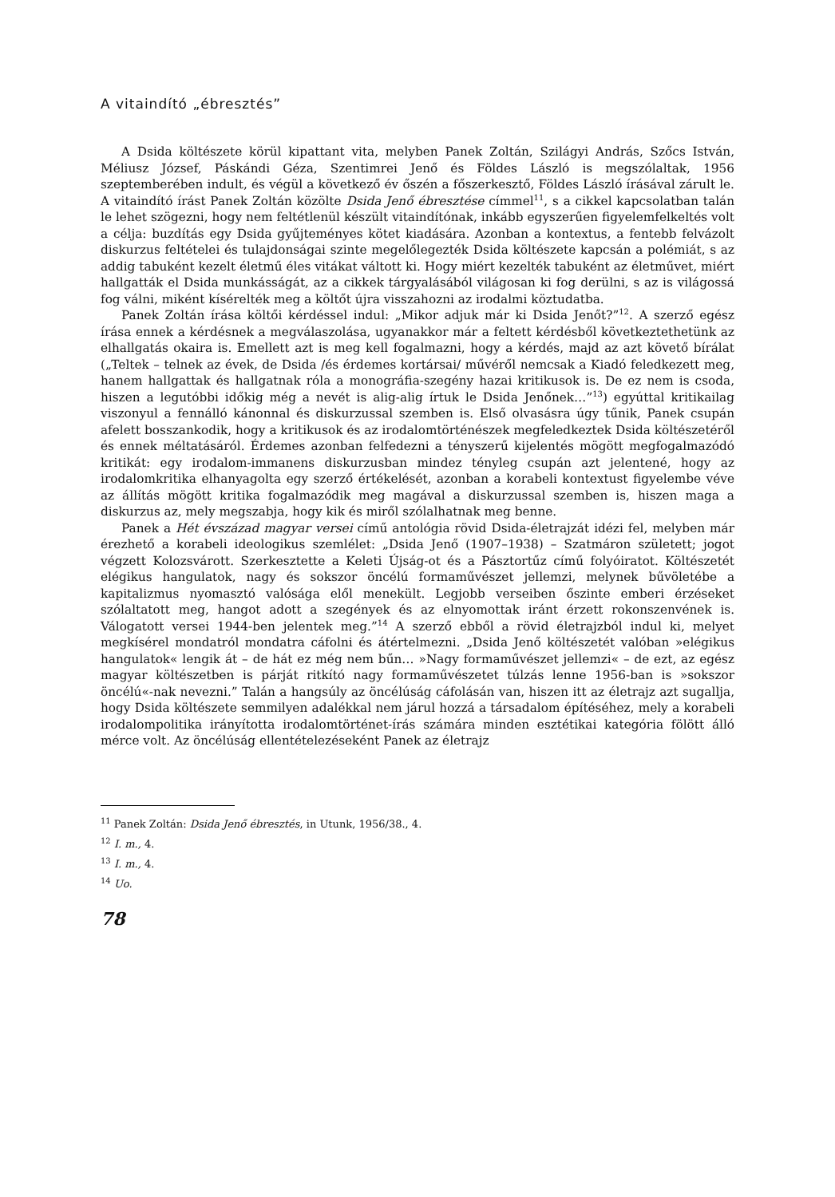A vitaindító „ébresztés”
A Dsida költészete körül kipattant vita, melyben Panek Zoltán, Szilágyi András, Szőcs István, Méliusz József, Páskándi Géza, Szentimrei Jenő és Földes László is megszólaltak, 1956 szeptemberében indult, és végül a következő év őszén a főszerkesztő, Földes László írásával zárult le. A vitaindító írást Panek Zoltán közölte Dsida Jenő ébresztése címmel<sup>11</sup>, s a cikkel kapcsolatban talán le lehet szögezni, hogy nem feltétlenül készült vitaindítónak, inkább egyszerűen figyelemfelkeltés volt a célja: buzdítás egy Dsida gyűjteményes kötet kiadására. Azonban a kontextus, a fentebb felvázolt diskurzus feltételei és tulajdonságai szinte megelőlegezték Dsida költészete kapcsán a polémiát, s az addig tabuként kezelt életmű éles vitákat váltott ki. Hogy miért kezelték tabuként az életművet, miért hallgatták el Dsida munkásságát, az a cikkek tárgyalásából világosan ki fog derülni, s az is világossá fog válni, miként kísérelték meg a költőt újra visszahozni az irodalmi köztudatba.
Panek Zoltán írása költői kérdéssel indul: „Mikor adjuk már ki Dsida Jenőt?”<sup>12</sup>. A szerző egész írása ennek a kérdésnek a megválaszolása, ugyanakkor már a feltett kérdésből következtethetünk az elhallgatás okaira is. Emellett azt is meg kell fogalmazni, hogy a kérdés, majd az azt követő bírálat („Teltek – telnek az évek, de Dsida /és érdemes kortársai/ művéről nemcsak a Kiadó feledkezett meg, hanem hallgattak és hallgatnak róla a monográfia-szegény hazai kritikusok is. De ez nem is csoda, hiszen a legutóbbi időkig még a nevét is alig-alig írtuk le Dsida Jenőnek…”<sup>13</sup>) egyúttal kritikailag viszonyul a fennálló kánonnal és diskurzussal szemben is. Első olvasásra úgy tűnik, Panek csupán afelett bosszankodik, hogy a kritikusok és az irodalomtörténészek megfeledkeztek Dsida költészetéről és ennek méltatásáról. Érdemes azonban felfedezni a tényszerű kijelentés mögött megfogalmazódó kritikát: egy irodalom-immanens diskurzusban mindez tényleg csupán azt jelentené, hogy az irodalomkritika elhanyagolta egy szerző értékelését, azonban a korabeli kontextust figyelembe véve az állítás mögött kritika fogalmazódik meg magával a diskurzussal szemben is, hiszen maga a diskurzus az, mely megszabja, hogy kik és miről szólalhatnak meg benne.
Panek a Hét évszázad magyar versei című antológia rövid Dsida-életrajzát idézi fel, melyben már érezhető a korabeli ideologikus szemlélet: „Dsida Jenő (1907–1938) – Szatmáron született; jogot végzett Kolozsvárott. Szerkesztette a Keleti Újság-ot és a Pásztortűz című folyóiratot. Költészetét elégikus hangulatok, nagy és sokszor öncélú formaművészet jellemzi, melynek bűvöletébe a kapitalizmus nyomasztó valósága elől menekült. Legjobb verseiben őszinte emberi érzéseket szólaltatott meg, hangot adott a szegények és az elnyomottak iránt érzett rokonszenvének is. Válogatott versei 1944-ben jelentek meg.”<sup>14</sup> A szerző ebből a rövid életrajzból indul ki, melyet megkísérel mondatról mondatra cáfolni és átértelmezni. „Dsida Jenő költészetét valóban »elégikus hangulatok« lengik át – de hát ez még nem bűn… »Nagy formaművészet jellemzi« – de ezt, az egész magyar költészetben is párját ritkító nagy formaművészetet túlzás lenne 1956-ban is »sokszor öncélú«-nak nevezni.” Talán a hangsúly az öncélúság cáfolásán van, hiszen itt az életrajz azt sugallja, hogy Dsida költészete semmilyen adalékkal nem járul hozzá a társadalom építéséhez, mely a korabeli irodalompolitika irányította irodalomtörténet-írás számára minden esztétikai kategória fölött álló mérce volt. Az öncélúság ellentételezéseként Panek az életrajz
<sup>11</sup> Panek Zoltán: Dsida Jenő ébresztés, in Utunk, 1956/38., 4.
<sup>12</sup> I. m., 4.
<sup>13</sup> I. m., 4.
<sup>14</sup> Uo.
78